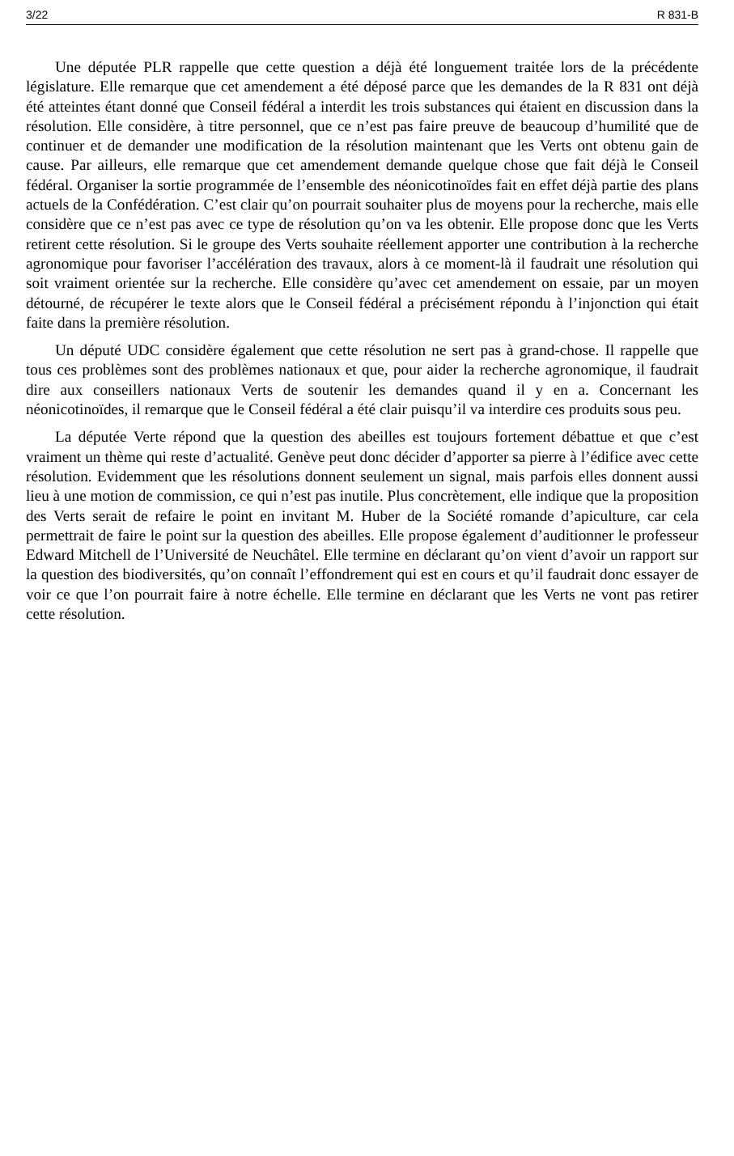3/22 R 831-B
Une députée PLR rappelle que cette question a déjà été longuement traitée lors de la précédente législature. Elle remarque que cet amendement a été déposé parce que les demandes de la R 831 ont déjà été atteintes étant donné que Conseil fédéral a interdit les trois substances qui étaient en discussion dans la résolution. Elle considère, à titre personnel, que ce n’est pas faire preuve de beaucoup d’humilité que de continuer et de demander une modification de la résolution maintenant que les Verts ont obtenu gain de cause. Par ailleurs, elle remarque que cet amendement demande quelque chose que fait déjà le Conseil fédéral. Organiser la sortie programmée de l’ensemble des néonicotinoïdes fait en effet déjà partie des plans actuels de la Confédération. C’est clair qu’on pourrait souhaiter plus de moyens pour la recherche, mais elle considère que ce n’est pas avec ce type de résolution qu’on va les obtenir. Elle propose donc que les Verts retirent cette résolution. Si le groupe des Verts souhaite réellement apporter une contribution à la recherche agronomique pour favoriser l’accélération des travaux, alors à ce moment-là il faudrait une résolution qui soit vraiment orientée sur la recherche. Elle considère qu’avec cet amendement on essaie, par un moyen détourné, de récupérer le texte alors que le Conseil fédéral a précisément répondu à l’injonction qui était faite dans la première résolution.
Un député UDC considère également que cette résolution ne sert pas à grand-chose. Il rappelle que tous ces problèmes sont des problèmes nationaux et que, pour aider la recherche agronomique, il faudrait dire aux conseillers nationaux Verts de soutenir les demandes quand il y en a. Concernant les néonicotinoïdes, il remarque que le Conseil fédéral a été clair puisqu’il va interdire ces produits sous peu.
La députée Verte répond que la question des abeilles est toujours fortement débattue et que c’est vraiment un thème qui reste d’actualité. Genève peut donc décider d’apporter sa pierre à l’édifice avec cette résolution. Evidemment que les résolutions donnent seulement un signal, mais parfois elles donnent aussi lieu à une motion de commission, ce qui n’est pas inutile. Plus concrètement, elle indique que la proposition des Verts serait de refaire le point en invitant M. Huber de la Société romande d’apiculture, car cela permettrait de faire le point sur la question des abeilles. Elle propose également d’auditionner le professeur Edward Mitchell de l’Université de Neuchâtel. Elle termine en déclarant qu’on vient d’avoir un rapport sur la question des biodiversités, qu’on connaît l’effondrement qui est en cours et qu’il faudrait donc essayer de voir ce que l’on pourrait faire à notre échelle. Elle termine en déclarant que les Verts ne vont pas retirer cette résolution.